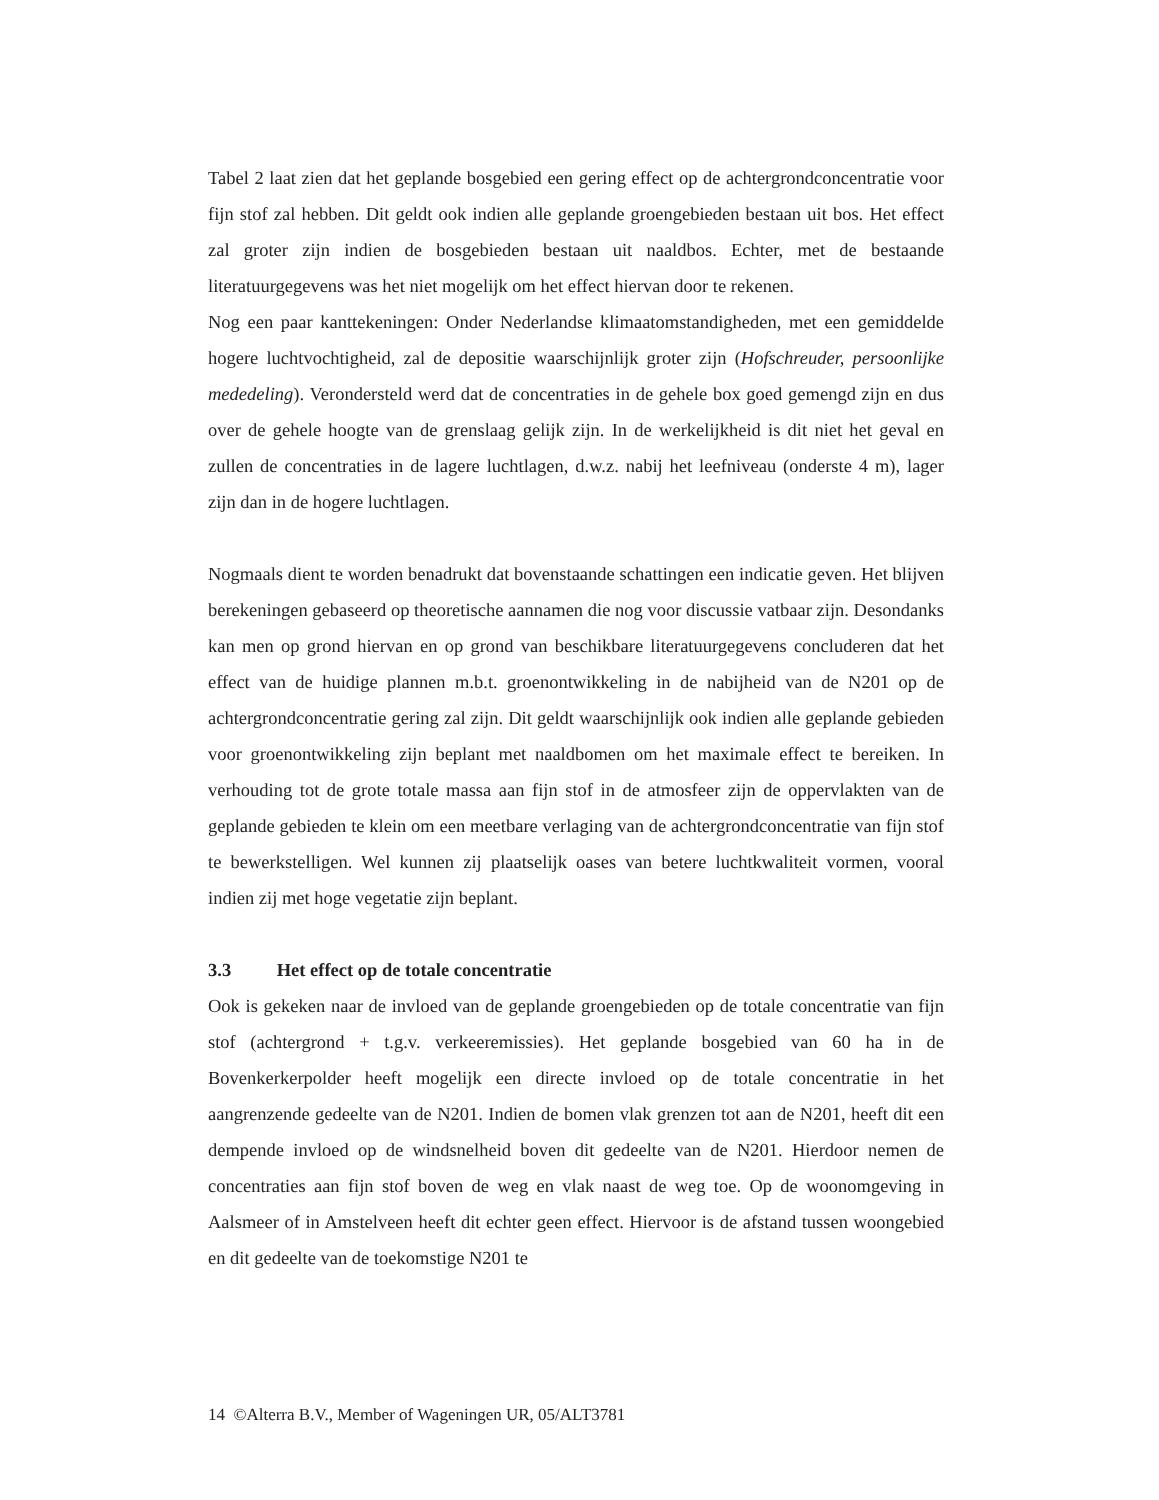Tabel 2 laat zien dat het geplande bosgebied een gering effect op de achtergrondconcentratie voor fijn stof zal hebben. Dit geldt ook indien alle geplande groengebieden bestaan uit bos. Het effect zal groter zijn indien de bosgebieden bestaan uit naaldbos. Echter, met de bestaande literatuurgegevens was het niet mogelijk om het effect hiervan door te rekenen.
Nog een paar kanttekeningen: Onder Nederlandse klimaatomstandigheden, met een gemiddelde hogere luchtvochtigheid, zal de depositie waarschijnlijk groter zijn (Hofschreuder, persoonlijke mededeling). Verondersteld werd dat de concentraties in de gehele box goed gemengd zijn en dus over de gehele hoogte van de grenslaag gelijk zijn. In de werkelijkheid is dit niet het geval en zullen de concentraties in de lagere luchtlagen, d.w.z. nabij het leefniveau (onderste 4 m), lager zijn dan in de hogere luchtlagen.
Nogmaals dient te worden benadrukt dat bovenstaande schattingen een indicatie geven. Het blijven berekeningen gebaseerd op theoretische aannamen die nog voor discussie vatbaar zijn. Desondanks kan men op grond hiervan en op grond van beschikbare literatuurgegevens concluderen dat het effect van de huidige plannen m.b.t. groenontwikkeling in de nabijheid van de N201 op de achtergrondconcentratie gering zal zijn. Dit geldt waarschijnlijk ook indien alle geplande gebieden voor groenontwikkeling zijn beplant met naaldbomen om het maximale effect te bereiken. In verhouding tot de grote totale massa aan fijn stof in de atmosfeer zijn de oppervlakten van de geplande gebieden te klein om een meetbare verlaging van de achtergrondconcentratie van fijn stof te bewerkstelligen. Wel kunnen zij plaatselijk oases van betere luchtkwaliteit vormen, vooral indien zij met hoge vegetatie zijn beplant.
3.3 Het effect op de totale concentratie
Ook is gekeken naar de invloed van de geplande groengebieden op de totale concentratie van fijn stof (achtergrond + t.g.v. verkeeremissies). Het geplande bosgebied van 60 ha in de Bovenkerkerpolder heeft mogelijk een directe invloed op de totale concentratie in het aangrenzende gedeelte van de N201. Indien de bomen vlak grenzen tot aan de N201, heeft dit een dempende invloed op de windsnelheid boven dit gedeelte van de N201. Hierdoor nemen de concentraties aan fijn stof boven de weg en vlak naast de weg toe. Op de woonomgeving in Aalsmeer of in Amstelveen heeft dit echter geen effect. Hiervoor is de afstand tussen woongebied en dit gedeelte van de toekomstige N201 te
14 ©Alterra B.V., Member of Wageningen UR, 05/ALT3781